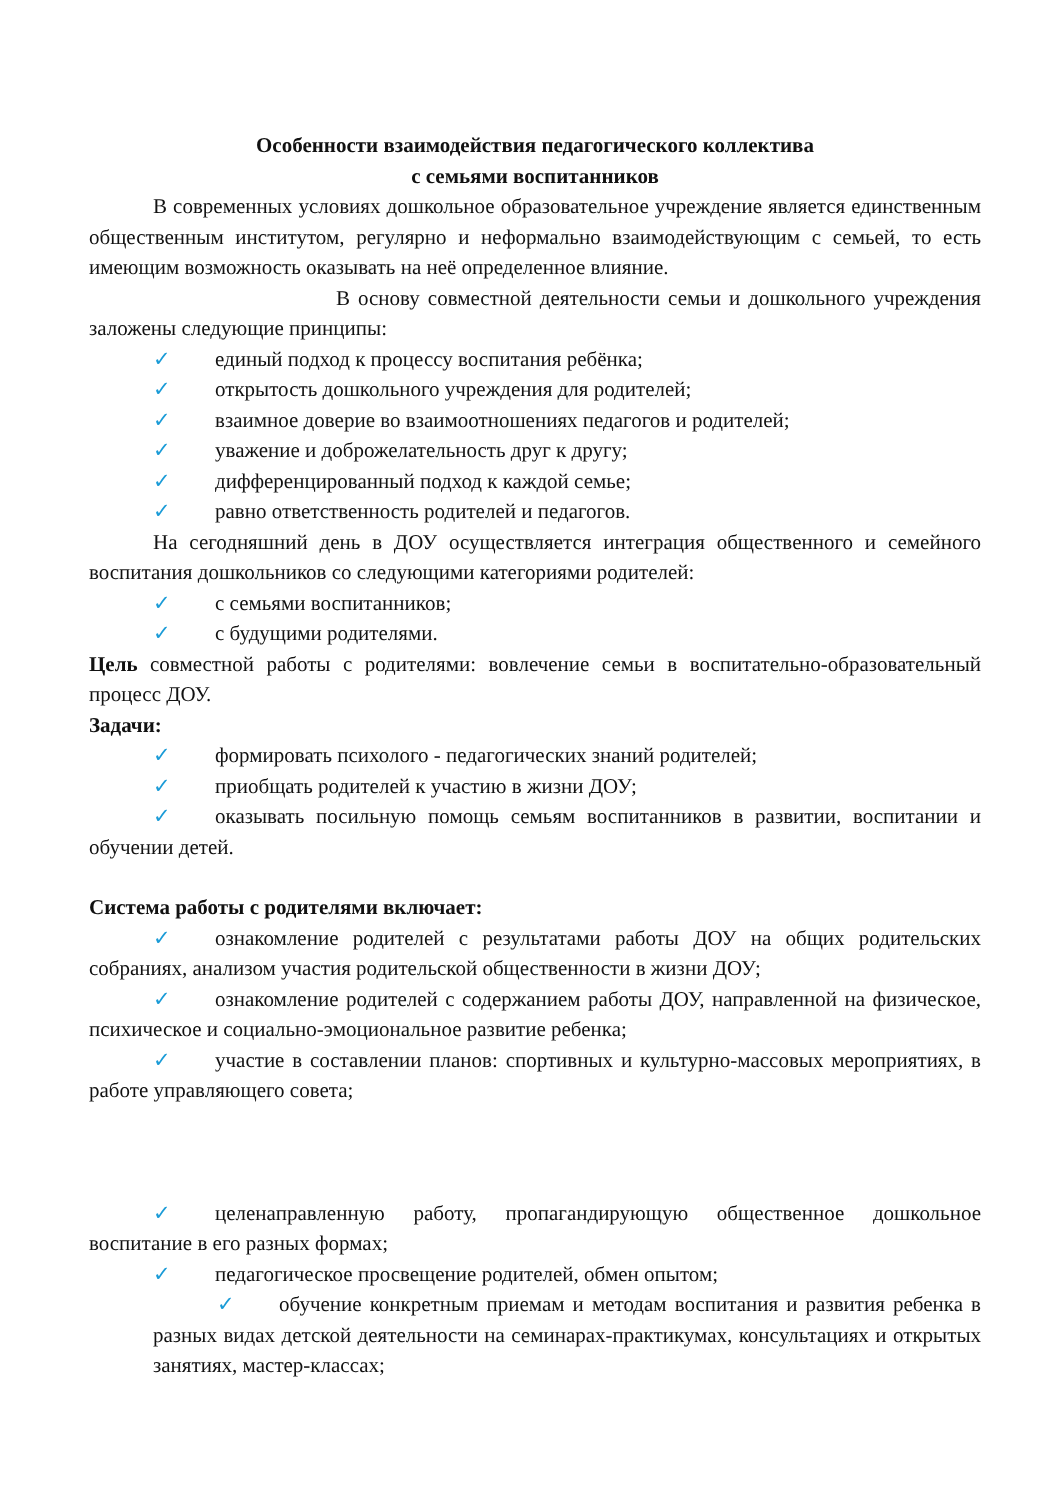Особенности взаимодействия педагогического коллектива
с семьями воспитанников
В современных условиях дошкольное образовательное учреждение является единственным общественным институтом, регулярно и неформально взаимодействующим с семьей, то есть имеющим возможность оказывать на неё определенное влияние.
В основу совместной деятельности семьи и дошкольного учреждения заложены следующие принципы:
✓ единый подход к процессу воспитания ребёнка;
✓ открытость дошкольного учреждения для родителей;
✓ взаимное доверие во взаимоотношениях педагогов и родителей;
✓ уважение и доброжелательность друг к другу;
✓ дифференцированный подход к каждой семье;
✓ равно ответственность родителей и педагогов.
На сегодняшний день в ДОУ осуществляется интеграция общественного и семейного воспитания дошкольников со следующими категориями родителей:
✓ с семьями воспитанников;
✓ с будущими родителями.
Цель совместной работы с родителями: вовлечение семьи в воспитательно-образовательный процесс ДОУ.
Задачи:
✓ формировать психолого - педагогических знаний родителей;
✓ приобщать родителей к участию в жизни ДОУ;
✓ оказывать посильную помощь семьям воспитанников в развитии, воспитании и обучении детей.
Система работы с родителями включает:
✓ ознакомление родителей с результатами работы ДОУ на общих родительских собраниях, анализом участия родительской общественности в жизни ДОУ;
✓ ознакомление родителей с содержанием работы ДОУ, направленной на физическое, психическое и социально-эмоциональное развитие ребенка;
✓ участие в составлении планов: спортивных и культурно-массовых мероприятиях, в работе управляющего совета;
✓ целенаправленную работу, пропагандирующую общественное дошкольное воспитание в его разных формах;
✓ педагогическое просвещение родителей, обмен опытом;
✓ обучение конкретным приемам и методам воспитания и развития ребенка в разных видах детской деятельности на семинарах-практикумах, консультациях и открытых занятиях, мастер-классах;